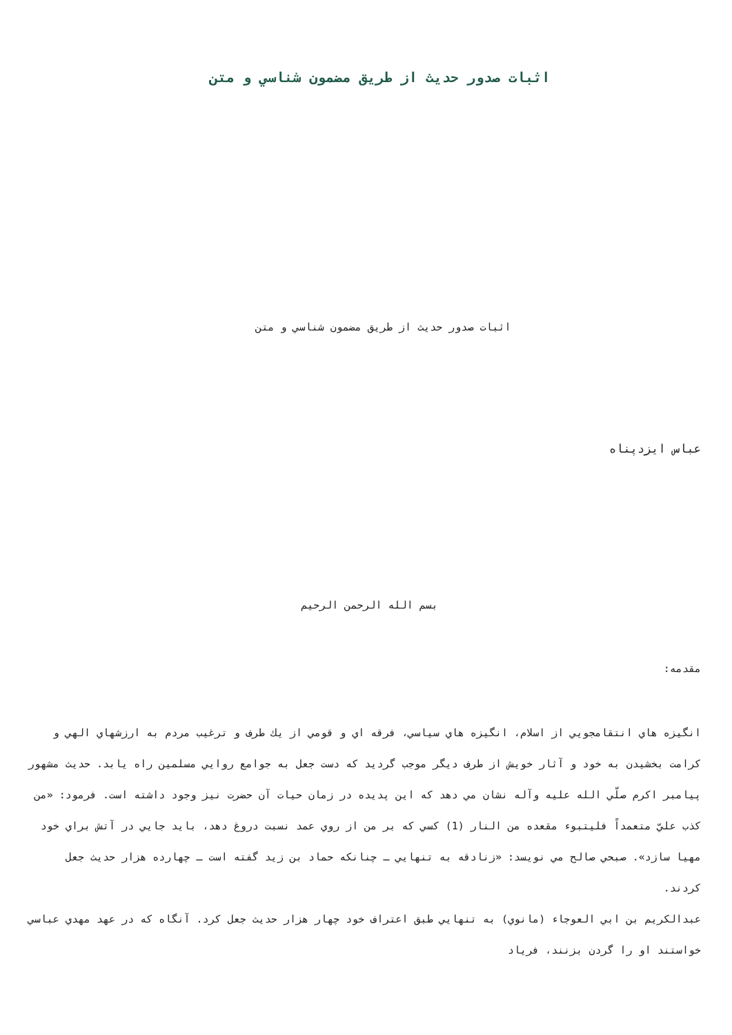اثبات صدور حديث از طريق مضمون شناسي و متن
اثبات صدور حديث از طريق مضمون شناسي و متن
عباس ايزدپناه
بسم الله الرحمن الرحيم
مقدمه:
انگيزه هاي انتقامجويي از اسلام، انگيزه هاي سياسي، فرقه اي و قومي از يك طرف و ترغيب مردم به ارزشهاي الهي و كرامت بخشيدن به خود و آثار خويش از طرف ديگر موجب گرديد كه دست جعل به جوامع روايي مسلمين راه يابد. حديث مشهور پيامبر اكرم صلّي الله عليه وآله نشان مي دهد كه اين پديده در زمان حيات آن حضرت نيز وجود داشته است. فرمود: «من كذب عليّ متعمداً فليتبوء مقعده من النار (1) كسي كه بر من از روي عمد نسبت دروغ دهد، بايد جايي در آتش براي خود مهيا سازد». صبحي صالح مي نويسد: «زنادقه به تنهايي ـ چنانكه حماد بن زيد گفته است ـ چهارده هزار حديث جعل كردند.
عبدالكريم بن ابي العوجاء (مانوي) به تنهايي طبق اعتراف خود چهار هزار حديث جعل كرد. آنگاه كه در عهد مهدي عباسي خواستند او را گردن بزنند، فرياد